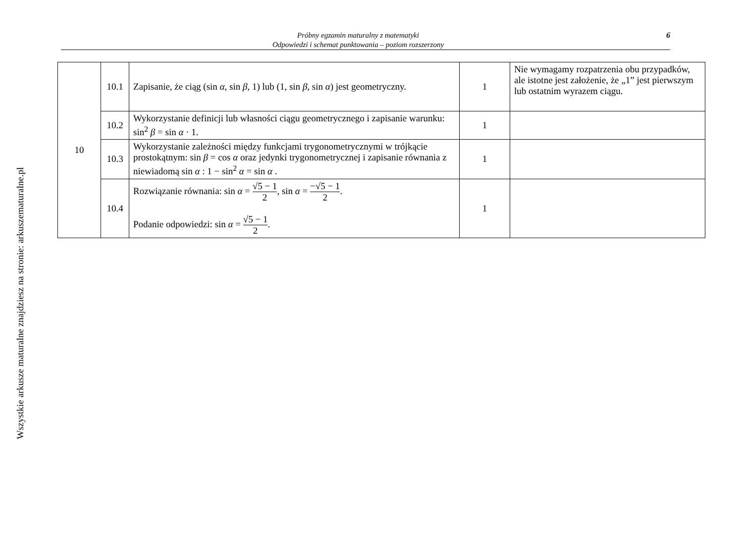Wszystkie arkusze maturalne znajdziesz na stronie: arkuszematuralne.pl
Próbny egzamin maturalny z matematyki
Odpowiedzi i schemat punktowania – poziom rozszerzony
6
| 10 | 10.1 | Zapisanie, że ciąg (sin α , sin β , 1) lub (1, sin β , sin α ) jest geometryczny. | 1 | Nie wymagamy rozpatrzenia obu przypadków, ale istotne jest założenie, że „1” jest pierwszym lub ostatnim wyrazem ciągu. |
| | 10.2 | Wykorzystanie definicji lub własności ciągu geometrycznego i zapisanie warunku: sin<sup>2</sup> β = sin α · 1. | 1 | |
| | 10.3 | Wykorzystanie zależności między funkcjami trygonometrycznymi w trójkącie prostokątnym: sin β = cos α oraz jedynki trygonometrycznej i zapisanie równania z niewiadomą sin α : 1 − sin<sup>2</sup> α = sin α . | 1 | |
| | 10.4 | Rozwiązanie równania: sin α = √5 − 1 2 , sin α = −√5 − 1 2 . Podanie odpowiedzi: sin α = √5 − 1 2 . | 1 | |